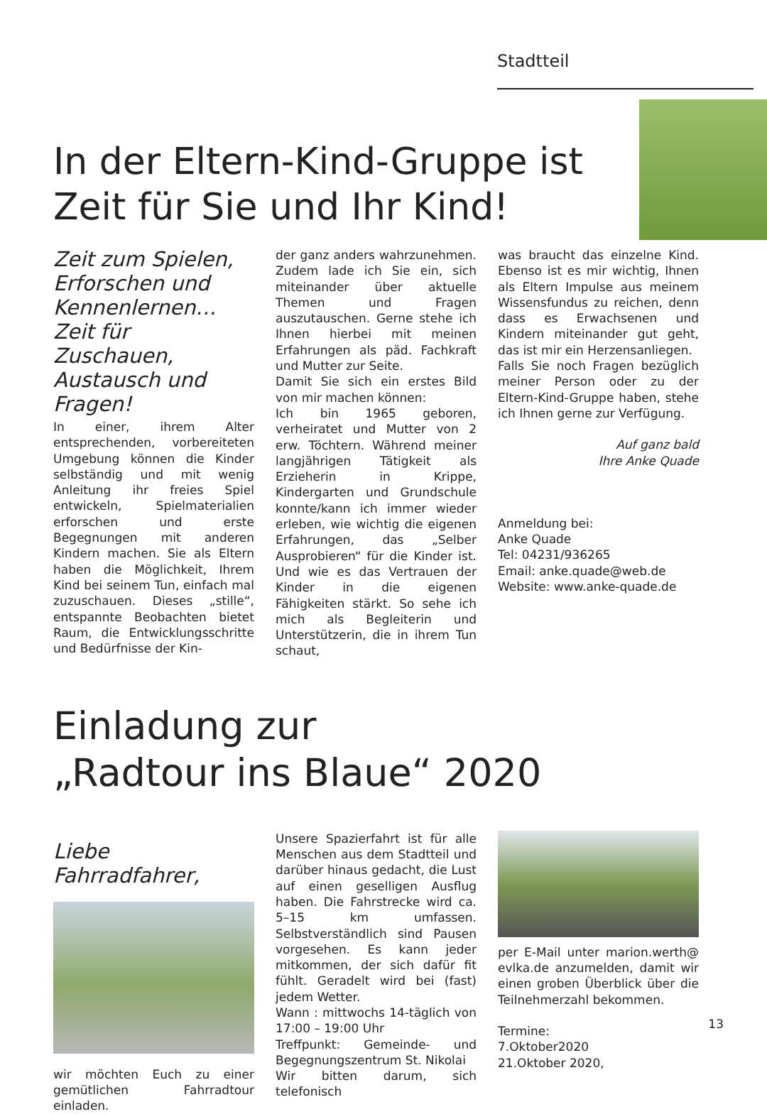Stadtteil
In der Eltern-Kind-Gruppe ist
Zeit für Sie und Ihr Kind!
Zeit zum Spielen, Erforschen und Kennenlernen… Zeit für Zuschauen, Austausch und Fragen!
In einer, ihrem Alter entsprechenden, vorbereiteten Umgebung können die Kinder selbständig und mit wenig Anleitung ihr freies Spiel entwickeln, Spielmaterialien erforschen und erste Begegnungen mit anderen Kindern machen. Sie als Eltern haben die Möglichkeit, Ihrem Kind bei seinem Tun, einfach mal zuzuschauen. Dieses „stille“, entspannte Beobachten bietet Raum, die Entwicklungsschritte und Bedürfnisse der Kin-
der ganz anders wahrzunehmen. Zudem lade ich Sie ein, sich miteinander über aktuelle Themen und Fragen auszutauschen. Gerne stehe ich Ihnen hierbei mit meinen Erfahrungen als päd. Fachkraft und Mutter zur Seite.
Damit Sie sich ein erstes Bild von mir machen können:
Ich bin 1965 geboren, verheiratet und Mutter von 2 erw. Töchtern. Während meiner langjährigen Tätigkeit als Erzieherin in Krippe, Kindergarten und Grundschule konnte/kann ich immer wieder erleben, wie wichtig die eigenen Erfahrungen, das „Selber Ausprobieren“ für die Kinder ist. Und wie es das Vertrauen der Kinder in die eigenen Fähigkeiten stärkt. So sehe ich mich als Begleiterin und Unterstützerin, die in ihrem Tun schaut,
was braucht das einzelne Kind. Ebenso ist es mir wichtig, Ihnen als Eltern Impulse aus meinem Wissensfundus zu reichen, denn dass es Erwachsenen und Kindern miteinander gut geht, das ist mir ein Herzensanliegen.
Falls Sie noch Fragen bezüglich meiner Person oder zu der Eltern-Kind-Gruppe haben, stehe ich Ihnen gerne zur Verfügung.
Auf ganz bald
Ihre Anke Quade
Anmeldung bei:
Anke Quade
Tel: 04231/936265
Email: anke.quade@web.de
Website: www.anke-quade.de
Einladung zur
„Radtour ins Blaue“ 2020
Liebe Fahrradfahrer,
wir möchten Euch zu einer gemütlichen Fahrradtour einladen.
Unsere Spazierfahrt ist für alle Menschen aus dem Stadtteil und darüber hinaus gedacht, die Lust auf einen geselligen Ausflug haben. Die Fahrstrecke wird ca. 5–15 km umfassen. Selbstverständlich sind Pausen vorgesehen. Es kann jeder mitkommen, der sich dafür fit fühlt. Geradelt wird bei (fast) jedem Wetter.
Wann : mittwochs 14-täglich von 17:00 – 19:00 Uhr
Treffpunkt: Gemeinde- und Begegnungszentrum St. Nikolai
Wir bitten darum, sich telefonisch
per E-Mail unter marion.werth@ evlka.de anzumelden, damit wir einen groben Überblick über die Teilnehmerzahl bekommen.
Termine:
7.Oktober2020
21.Oktober 2020,
13